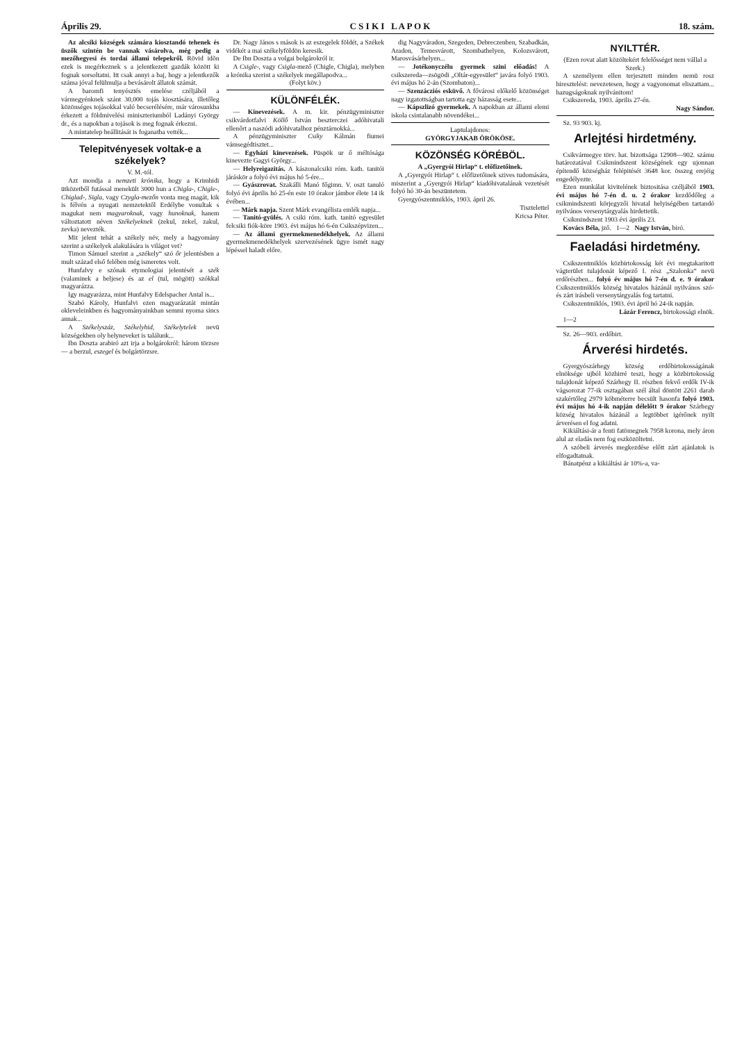Április 29. C S I K I L A P O K 18. szám.
Az alcsiki községek számára kiosztandó tehenek és ūszők szintén be vannak vásárolva, még pedig a mezőhegyesi és tordai állami telepekről. Rövid idõn ezek is megérkeznek s a jelentkezett gazdák között ki fognak sorsoltatni. Itt csak annyi a baj, hogy a jelentkezők száma jóval felülmulja a bevásárolt állatok számát.
A baromfi tenyésztés emelése czéljából a vármegyénknek szánt 30,000 tojás kiosztására, illetőleg közönséges tojásokkal való becserélésére, már városunkba érkezett a földmivelési miniszteriumból Ladányi György dr., és a napokban a tojások is meg fognak érkezni.
A mintatelep beállitását is foganatba vették...
Telepitvényesek voltak-e a székelyek?
V. M.-tól.
Azt mondja a nemzeti krónika, hogy a Krimhidi ütközetből futással menekült 3000 hun a Chigla-, Chigle-, Chiglad-, Sigla, vagy Czygla-mezőn vonta meg magát, kik is félvén a nyugati nemzetektől Erdélybe vonultak s magukat nem magyaroknak, vagy hunoknak, hanem változtatott néven Székelyeknek (zekul, zekel, zakul, zevka) nevezték.
Mit jelent tehát a székely név, mely a hagyomány szerint a székelyek alakulására is világot vet?
Timon Sámuel szerint a „székely“ szó őr jelentésben a mult század első felében még ismeretes volt.
Hunfalvy e szónak etymologiai jelentését a szék (valaminek a beljese) és az el (tul, mögött) szókkal magyarázza.
Igy magyarázza, mint Hunfalvy Edelspacher Antal is...
Szabó Károly, Hunfalvi ezen magyarázatát mintán okleveleinkben és hagyományainkban semmi nyoma sincs annak...
A Székelyszáz, Székelyhid, Székelytelek nevü községekben oly helyneveket is találunk...
Ibn Doszta arabiró azt irja a bolgárokról: három törzsre — a berzul, eszegel és bolgártörzsre.
Dr. Nagy János s mások is az eszegelek földét, a Székek vidékét a mai székelyföldön keresik.
De Ibn Doszta a volgai bolgárokról ir.
A Csigle-, vagy Csigla-mező (Chigle, Chigla), melyben a krónika szerint a székelyek megállapodva...
(Folyt köv.)
KÜLÖNFÉLÉK.
— Kinevezések. A m. kir. pénzügyminiszter csikvárdotfalvi Köllő István beszterczei adóhivatali ellenőrt a naszódi adóhivatalhoz pénztárnokká...
A pénzügyminiszter Csiky Kálmán fiumei vámsegédtisztet...
— Egyházi kinevezések. Püspök ur ő méltósága kinevezte Gagyi György...
— Helyreigazitás. A kászonalcsiki róm. kath. tanitói járáskör a folyó évi május hó 5-ére...
— Gyászrovat. Szakálli Manó főgimn. V. oszt tanuló folyó évi április hó 25-én este 10 órakor jámbor élete 14 ik évében...
— Márk napja. Szent Márk evangélista emlék napja...
— Tanitó-gyülés. A csiki róm. kath. tanitó egyesület felcsiki fiók-köre 1903. évi május hó 6-én Csikszépvizen...
— Az állami gyermekmenedékhelyek. Az állami gyermekmenedékhelyek szervezésének ügye ismét nagy lépéssel haladt előre.
dig Nagyváradon, Szegeden, Debreczenben, Szabadkán, Aradon, Temesvárott, Szombathelyen, Kolozsvárott, Marosvásárhelyen...
— Jotékonyczélu gyermek szini előadás! A csikszereda—zsögödi „Oltár-egyesület“ javára folyó 1903. évi május hó 2-án (Szombaton)...
— Szenzácziós esküvő. A fővárosi előkelő közönséget nagy izgatottságban tartotta egy házasság esete...
— Kápszlizó gyermekek. A napokban az állami elemi iskola csintalanabb növendékei...
Laptulajdonos:
GYÖRGYJAKAB ÖRÖKÖSE.
KÖZÖNSÉG KÖRÉBÖL.
A „Gyergyói Hirlap“ t. előfizetőinek.
A „Gyergyói Hirlap“ t. előfizetőinek szives tudomására, miszerint a „Gyergyói Hirlap“ kiadóhivatalának vezetését folyó hó 30-án beszüntetem.
Gyergyószentmiklós, 1903. ápril 26.
Tisztelettel
Kricsa Péter.
NYILTTÉR.
(Ezen rovat alatt közöltekért felelősséget nem vállal a Szerk.)
A személyem ellen terjesztett minden nemü rosz hiresztelést: nevezetesen, hogy a vagyonomat eliszattam... hazugságoknak nyilvánitom!
Csikszereda, 1903. április 27-én.
Nagy Sándor.
Sz. 93 903. kj.
Arlejtési hirdetmény.
Csikvármegye törv. hat. bizottsága 12908—902. számu határozatával Csikmindszent községének egy ujonnan építendő községház felépitését 3648 kor. összeg erejéig engedélyezte.
Ezen munkálat kivitelének biztositása czéljából 1903. évi május hó 7-én d. u. 2 órakor kezdődőleg a csikmindszenti körjegyzői hivatal helyiségében tartandó nyilvános versenytárgyalás hirdettetik.
Csikmindszent 1903 évi április 23.
Kovács Béla, jző. 1—2 Nagy István, biró.
Faeladási hirdetmény.
Csikszentmiklós közbirtokosság két évi megtakaritott vágterület tulajdonát képező I. rész „Szalonka“ nevü erdőrészben... folyó év május hó 7-én d. e. 9 órakor Csikszentmiklós község hivatalos házánál nyilvános szó- és zárt irásbeli versenytárgyalás fog tartatni.
Csikszentmiklós, 1903. évi ápril hó 24-ik napján.
Lázár Ferencz, birtokossági elnök.
1—2
Sz. 26—903. erdőbirt.
Árverési hirdetés.
Gyergyószárhegy község erdőbirtokosságának elnöksége ujból közhirré teszi, hogy a közbirtokosság tulajdonát képező Szárhegy II. részben fekvő erdők IV-ik vágsorozat 77-ik osztagában szél által döntött 2261 darab szakértőleg 2979 köbméterre becsült hasonfa folyó 1903. évi május hó 4-ik napján délelőtt 9 órakor Szárhegy község hivatalos házánál a legtöbbet igérőnek nyilt árverésen el fog adatni.
Kikiáltási-ár a fenti fatömegnek 7958 korona, mely áron alul az eladás nem fog eszközöltetni.
A szóbeli árverés megkezdése előtt zárt ajánlatok is elfogadtatnak.
Bánatpénz a kikiáltási ár 10%-a, va-